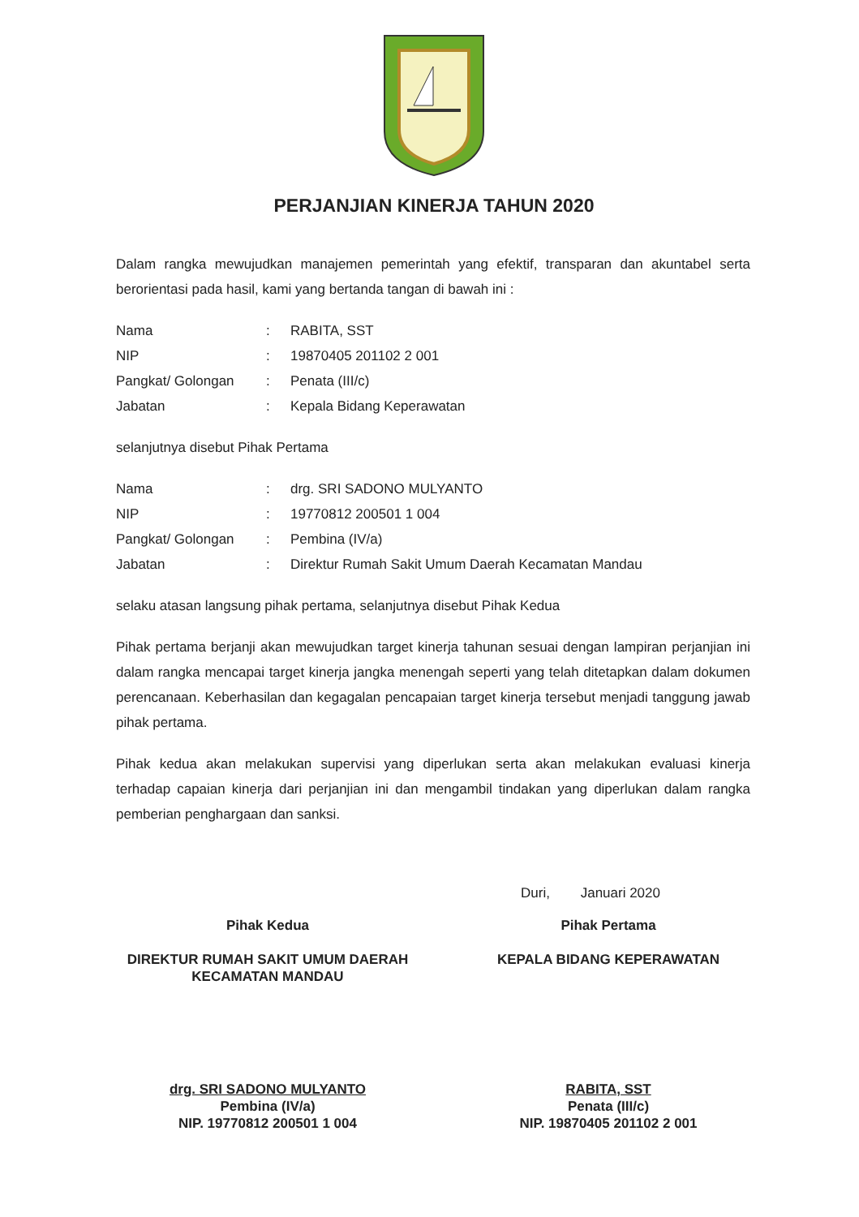PERJANJIAN KINERJA TAHUN 2020
Dalam rangka mewujudkan manajemen pemerintah yang efektif, transparan dan akuntabel serta berorientasi pada hasil, kami yang bertanda tangan di bawah ini :
| Nama | : | RABITA, SST |
| NIP | : | 19870405 201102 2 001 |
| Pangkat/ Golongan | : | Penata (III/c) |
| Jabatan | : | Kepala Bidang Keperawatan |
selanjutnya disebut Pihak Pertama
| Nama | : | drg. SRI SADONO MULYANTO |
| NIP | : | 19770812 200501 1 004 |
| Pangkat/ Golongan | : | Pembina (IV/a) |
| Jabatan | : | Direktur Rumah Sakit Umum Daerah Kecamatan Mandau |
selaku atasan langsung pihak pertama, selanjutnya disebut Pihak Kedua
Pihak pertama berjanji akan mewujudkan target kinerja tahunan sesuai dengan lampiran perjanjian ini dalam rangka mencapai target kinerja jangka menengah seperti yang telah ditetapkan dalam dokumen perencanaan. Keberhasilan dan kegagalan pencapaian target kinerja tersebut menjadi tanggung jawab pihak pertama.
Pihak kedua akan melakukan supervisi yang diperlukan serta akan melakukan evaluasi kinerja terhadap capaian kinerja dari perjanjian ini dan mengambil tindakan yang diperlukan dalam rangka pemberian penghargaan dan sanksi.
Duri, Januari 2020
Pihak Kedua
DIREKTUR RUMAH SAKIT UMUM DAERAH
KECAMATAN MANDAU
drg. SRI SADONO MULYANTO
Pembina (IV/a)
NIP. 19770812 200501 1 004
Pihak Pertama
KEPALA BIDANG KEPERAWATAN
RABITA, SST
Penata (III/c)
NIP. 19870405 201102 2 001